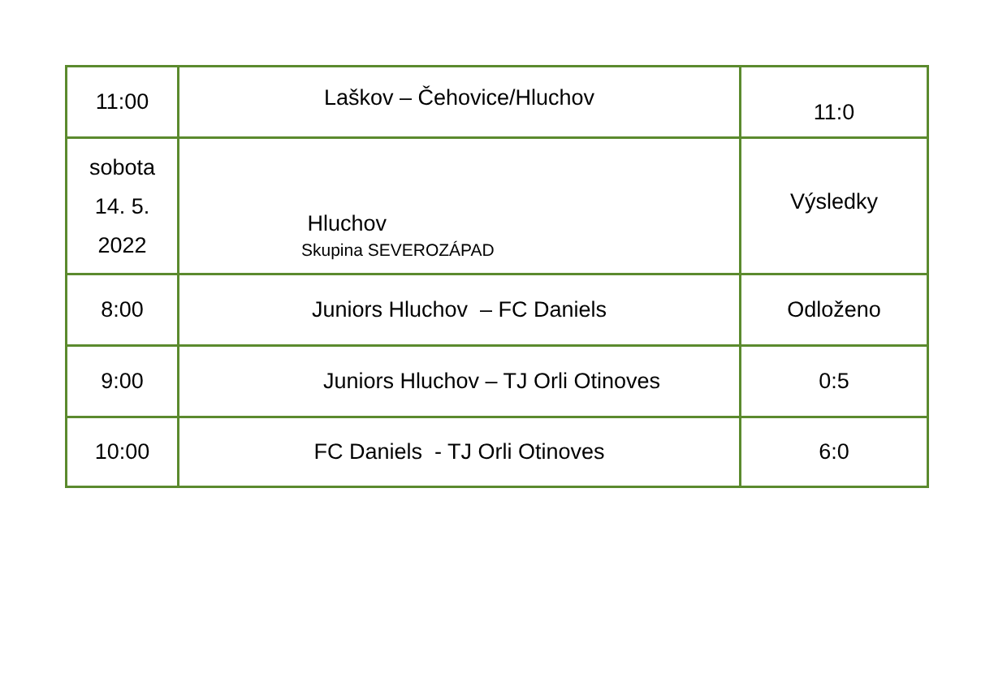| 11:00 | Laškov – Čehovice/Hluchov | 11:0 |
| sobota 14. 5. 2022 | Hluchov Skupina SEVEROZÁPAD | Výsledky |
| 8:00 | Juniors Hluchov – FC Daniels | Odloženo |
| 9:00 | Juniors Hluchov – TJ Orli Otinoves | 0:5 |
| 10:00 | FC Daniels - TJ Orli Otinoves | 6:0 |